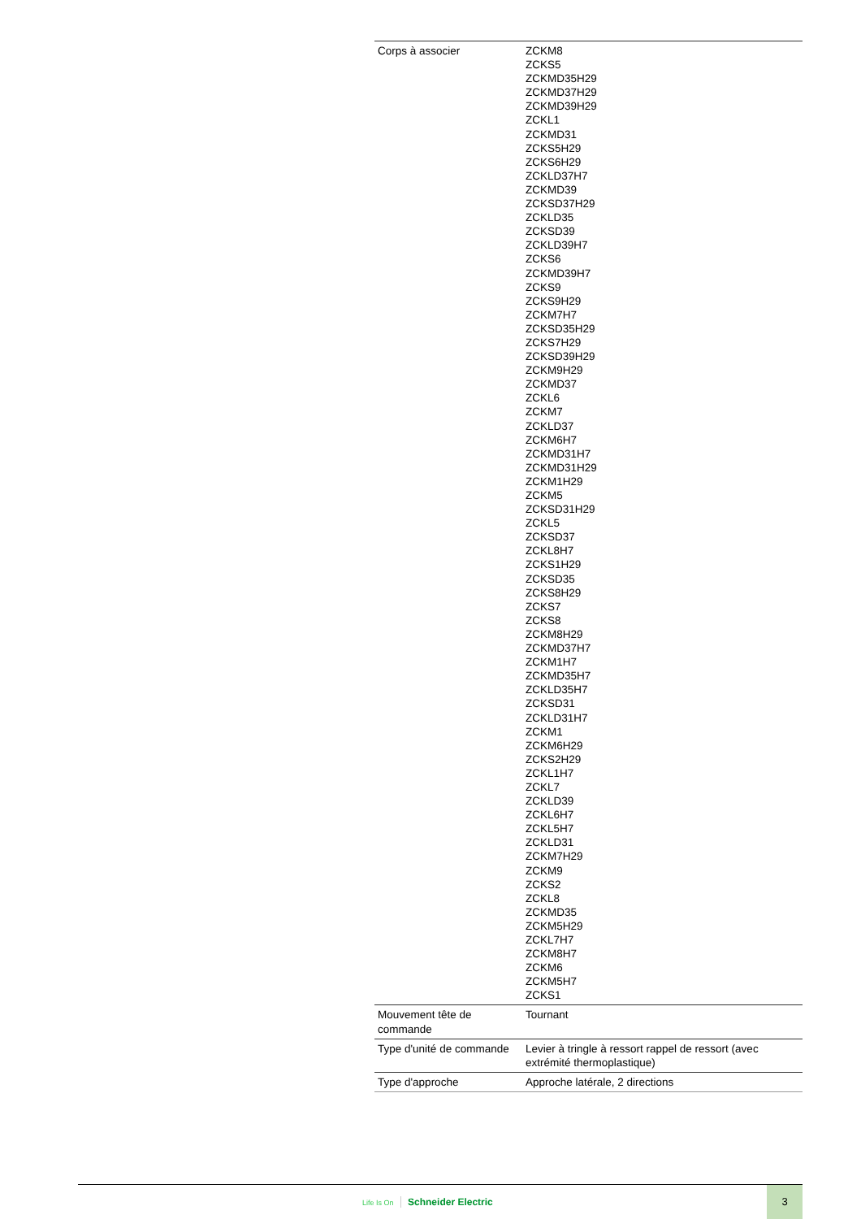| Corps à associer | ZCKM8 ZCKS5 ZCKMD35H29 ZCKMD37H29 ZCKMD39H29 ZCKL1 ZCKMD31 ZCKS5H29 ZCKS6H29 ZCKLD37H7 ZCKMD39 ZCKSD37H29 ZCKLD35 ZCKSD39 ZCKLD39H7 ZCKS6 ZCKMD39H7 ZCKS9 ZCKS9H29 ZCKM7H7 ZCKSD35H29 ZCKS7H29 ZCKSD39H29 ZCKM9H29 ZCKMD37 ZCKL6 ZCKM7 ZCKLD37 ZCKM6H7 ZCKMD31H7 ZCKMD31H29 ZCKM1H29 ZCKM5 ZCKSD31H29 ZCKL5 ZCKSD37 ZCKL8H7 ZCKS1H29 ZCKSD35 ZCKS8H29 ZCKS7 ZCKS8 ZCKM8H29 ZCKMD37H7 ZCKM1H7 ZCKMD35H7 ZCKLD35H7 ZCKSD31 ZCKLD31H7 ZCKM1 ZCKM6H29 ZCKS2H29 ZCKL1H7 ZCKL7 ZCKLD39 ZCKL6H7 ZCKL5H7 ZCKLD31 ZCKM7H29 ZCKM9 ZCKS2 ZCKL8 ZCKMD35 ZCKM5H29 ZCKL7H7 ZCKM8H7 ZCKM6 ZCKM5H7 ZCKS1 |
| Mouvement tête de commande | Tournant |
| Type d'unité de commande | Levier à tringle à ressort rappel de ressort (avec extrémité thermoplastique) |
| Type d'approche | Approche latérale, 2 directions |
Life Is On Schneider Electric
3